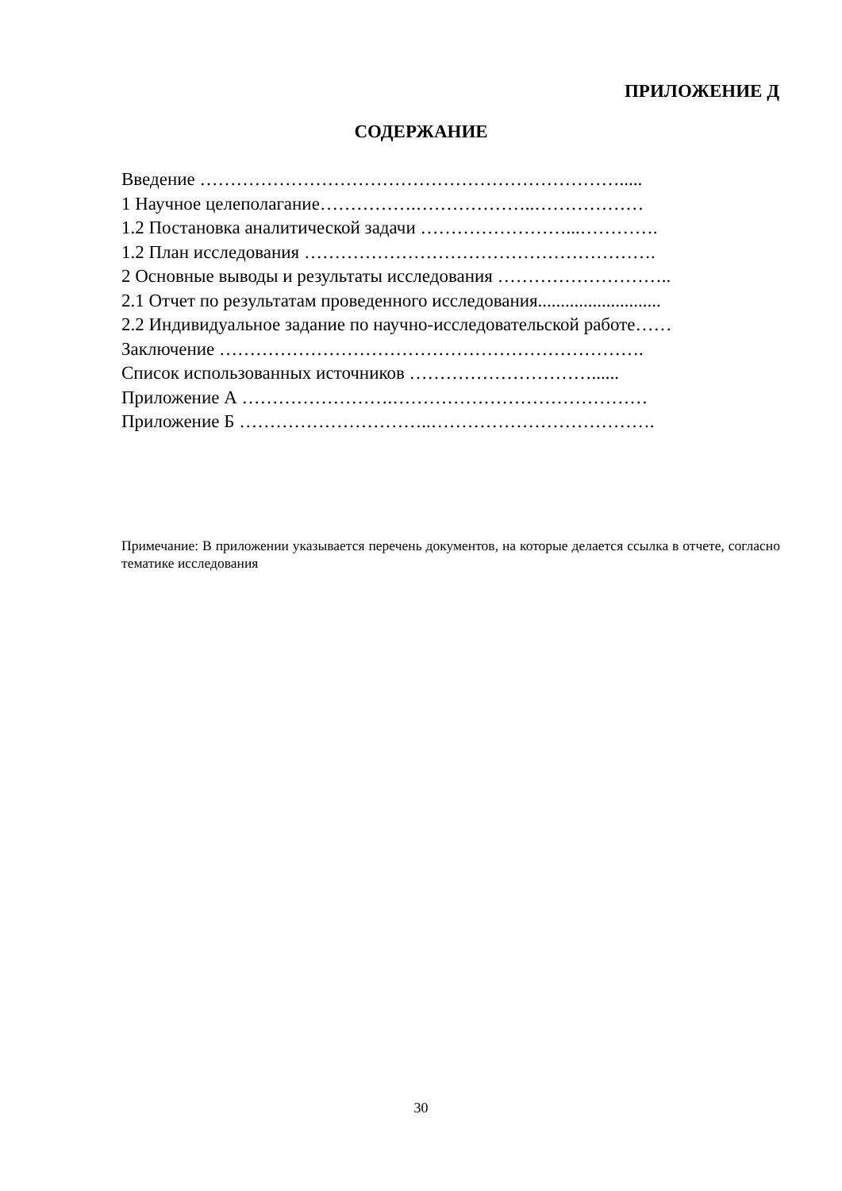ПРИЛОЖЕНИЕ Д
СОДЕРЖАНИЕ
Введение …………………………………………………………….....
1 Научное целеполагание…………….………………..………………
1.2 Постановка аналитической задачи ……………………...………….
1.2 План исследования ………………………………………………….
2 Основные выводы и результаты исследования ………………………..
2.1 Отчет по результатам проведенного исследования...........................
2.2 Индивидуальное задание по научно-исследовательской работе……
Заключение …………………………………………………………….
Список использованных источников …………………………......
Приложение А …………………….……………………………………
Приложение Б …………………………..……………………………….
Примечание: В приложении указывается перечень документов, на которые делается ссылка в отчете, согласно тематике исследования
30